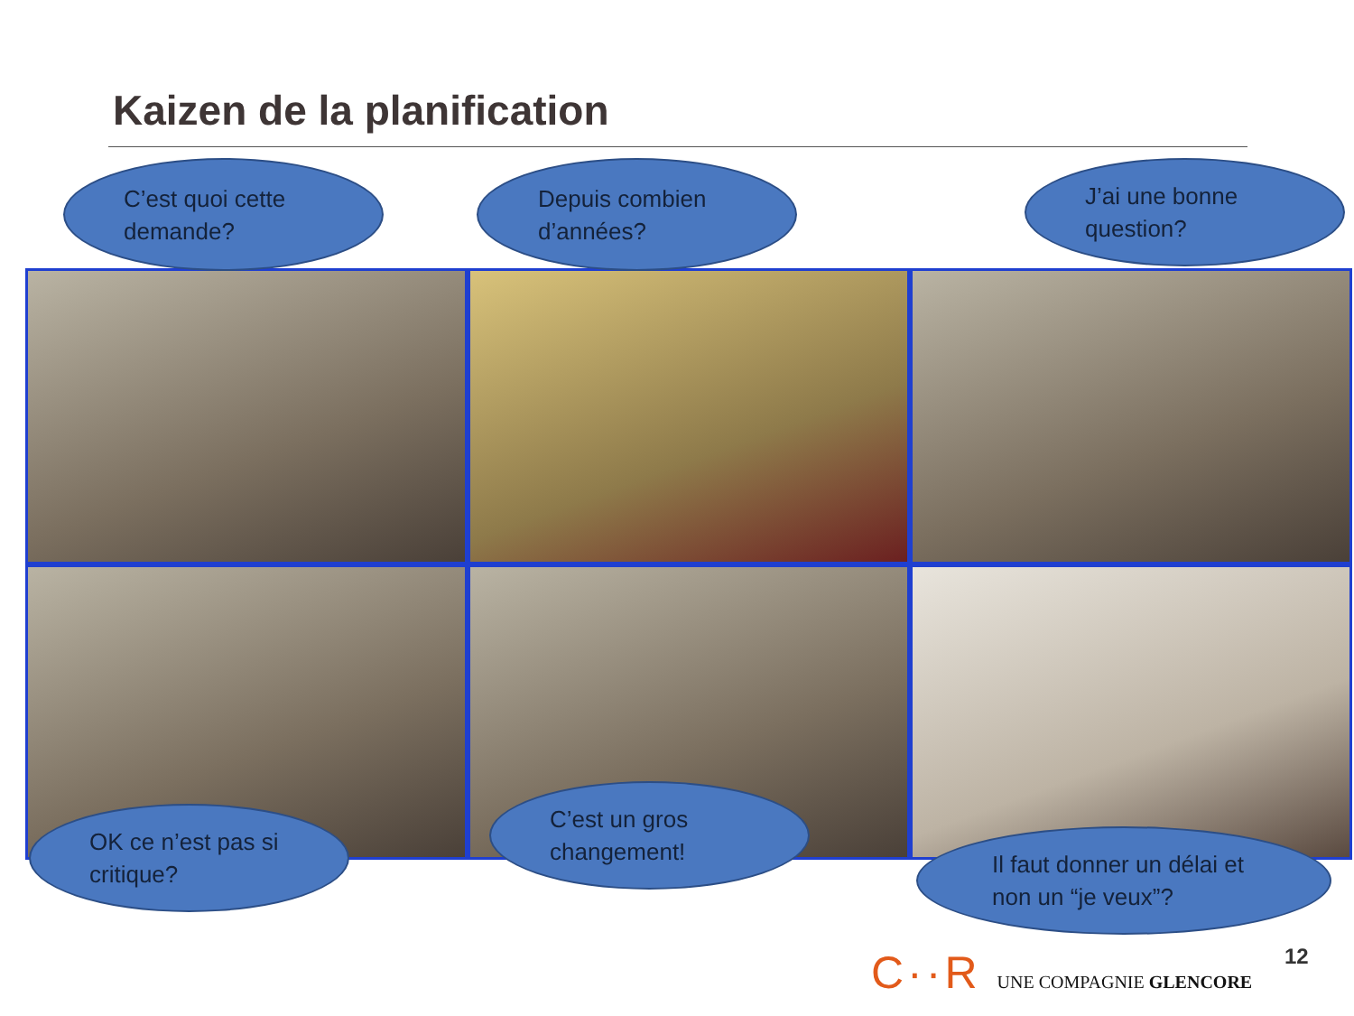Kaizen de la planification
C’est quoi cette
demande?
Depuis combien
d’années?
J’ai une bonne
question?
OK ce n’est pas si
critique?
C’est un gros
changement!
Il faut donner un délai et
non un “je veux”?
C··R UNE COMPAGNIE GLENCORE 12